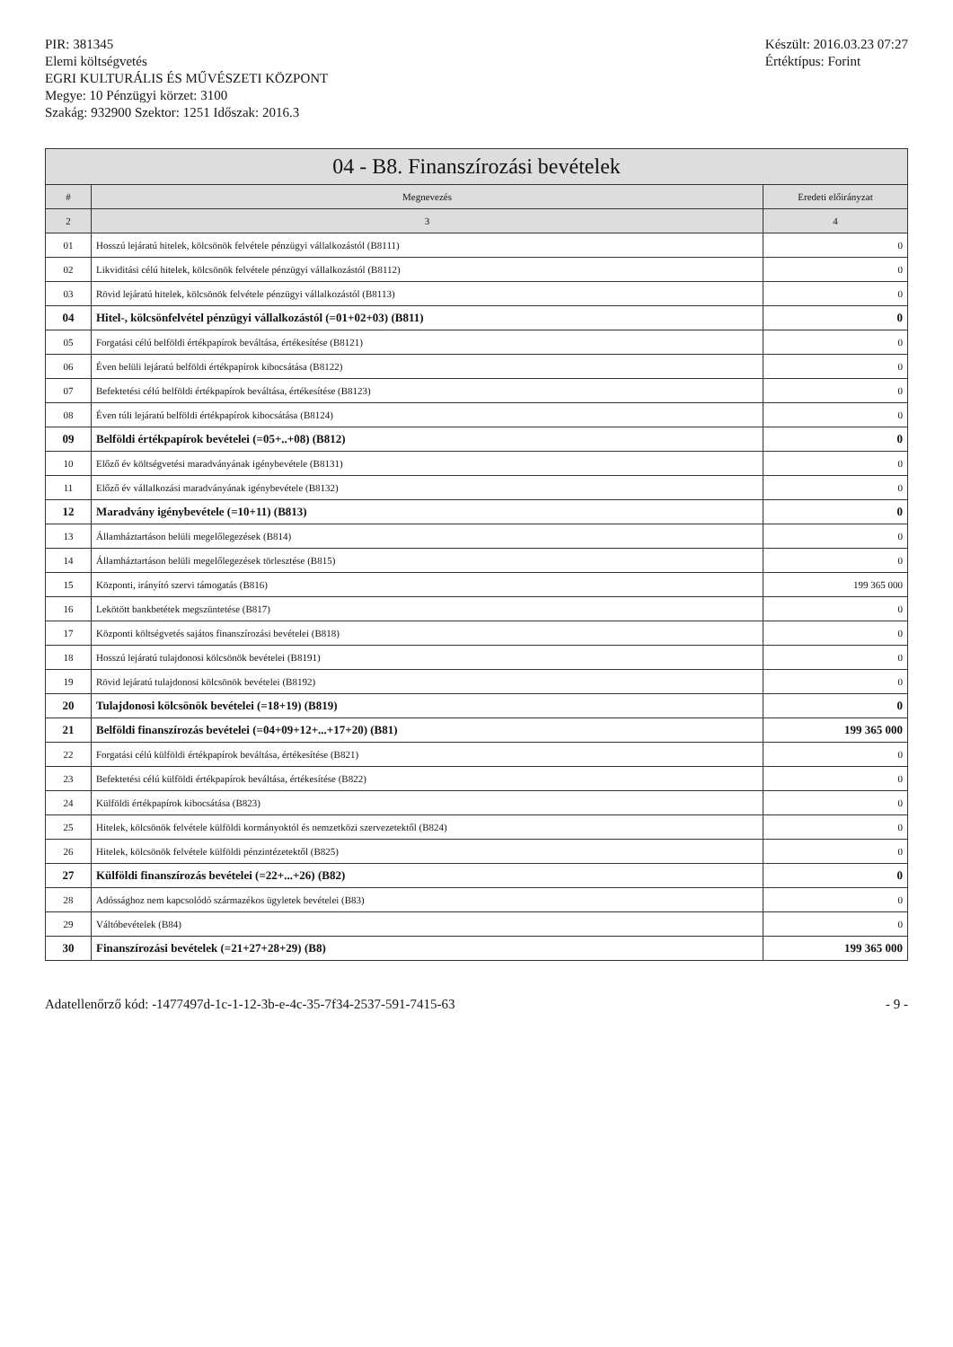PIR: 381345
Elemi költségvetés
EGRI KULTURÁLIS ÉS MŰVÉSZETI KÖZPONT
Megye: 10 Pénzügyi körzet: 3100
Szakág: 932900 Szektor: 1251 Időszak: 2016.3
Készült: 2016.03.23 07:27
Értéktípus: Forint
04 - B8. Finanszírozási bevételek
| # | Megnevezés | Eredeti előirányzat |
| --- | --- | --- |
| 2 | 3 | 4 |
| 01 | Hosszú lejáratú hitelek, kölcsönök felvétele pénzügyi vállalkozástól (B8111) | 0 |
| 02 | Likviditási célú hitelek, kölcsönök felvétele pénzügyi vállalkozástól (B8112) | 0 |
| 03 | Rövid lejáratú hitelek, kölcsönök felvétele pénzügyi vállalkozástól (B8113) | 0 |
| 04 | Hitel-, kölcsönfelvétel pénzügyi vállalkozástól (=01+02+03) (B811) | 0 |
| 05 | Forgatási célú belföldi értékpapírok beváltása, értékesítése (B8121) | 0 |
| 06 | Éven belüli lejáratú belföldi értékpapírok kibocsátása (B8122) | 0 |
| 07 | Befektetési célú belföldi értékpapírok beváltása, értékesítése (B8123) | 0 |
| 08 | Éven túli lejáratú belföldi értékpapírok kibocsátása (B8124) | 0 |
| 09 | Belföldi értékpapírok bevételei (=05+..+08) (B812) | 0 |
| 10 | Előző év költségvetési maradványának igénybevétele (B8131) | 0 |
| 11 | Előző év vállalkozási maradványának igénybevétele (B8132) | 0 |
| 12 | Maradvány igénybevétele (=10+11) (B813) | 0 |
| 13 | Államháztartáson belüli megelőlegezések (B814) | 0 |
| 14 | Államháztartáson belüli megelőlegezések törlesztése (B815) | 0 |
| 15 | Központi, irányító szervi támogatás (B816) | 199 365 000 |
| 16 | Lekötött bankbetétek megszüntetése (B817) | 0 |
| 17 | Központi költségvetés sajátos finanszírozási bevételei (B818) | 0 |
| 18 | Hosszú lejáratú tulajdonosi kölcsönök bevételei (B8191) | 0 |
| 19 | Rövid lejáratú tulajdonosi kölcsönök bevételei (B8192) | 0 |
| 20 | Tulajdonosi kölcsönök bevételei (=18+19) (B819) | 0 |
| 21 | Belföldi finanszírozás bevételei (=04+09+12+...+17+20) (B81) | 199 365 000 |
| 22 | Forgatási célú külföldi értékpapírok beváltása, értékesítése (B821) | 0 |
| 23 | Befektetési célú külföldi értékpapírok beváltása, értékesítése (B822) | 0 |
| 24 | Külföldi értékpapírok kibocsátása (B823) | 0 |
| 25 | Hitelek, kölcsönök felvétele külföldi kormányoktól és nemzetközi szervezetektől (B824) | 0 |
| 26 | Hitelek, kölcsönök felvétele külföldi pénzintézetektől (B825) | 0 |
| 27 | Külföldi finanszírozás bevételei (=22+...+26) (B82) | 0 |
| 28 | Adóssághoz nem kapcsolódó származékos ügyletek bevételei (B83) | 0 |
| 29 | Váltóbevételek (B84) | 0 |
| 30 | Finanszírozási bevételek (=21+27+28+29) (B8) | 199 365 000 |
Adatellenőrző kód: -1477497d-1c-1-12-3b-e-4c-35-7f34-2537-591-7415-63
- 9 -